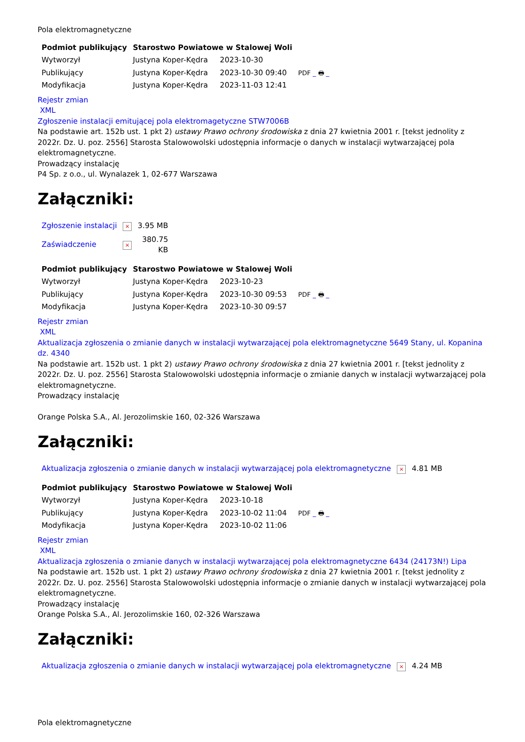Pola elektromagnetyczne
| Podmiot publikujący | Starostwo Powiatowe w Stalowej Woli | | |
| Wytworzył | Justyna Koper-Kędra | 2023-10-30 | PDF _ 🖶 _ |
| Publikujący | Justyna Koper-Kędra | 2023-10-30 09:40 | |
| Modyfikacja | Justyna Koper-Kędra | 2023-11-03 12:41 | |
Rejestr zmian
XML
Zgłoszenie instalacji emitującej pola elektromagetyczne STW7006B
Na podstawie art. 152b ust. 1 pkt 2) ustawy Prawo ochrony środowiska z dnia 27 kwietnia 2001 r. [tekst jednolity z 2022r. Dz. U. poz. 2556] Starosta Stalowowolski udostępnia informacje o danych w instalacji wytwarzającej pola elektromagnetyczne.
Prowadzący instalację
P4 Sp. z o.o., ul. Wynalazek 1, 02-677 Warszawa
Załączniki:
| Zgłoszenie instalacji | × | 3.95 MB |
| Zaświadczenie | × | 380.75 KB |
| Podmiot publikujący | Starostwo Powiatowe w Stalowej Woli | | |
| Wytworzył | Justyna Koper-Kędra | 2023-10-23 | PDF _ 🖶 _ |
| Publikujący | Justyna Koper-Kędra | 2023-10-30 09:53 | |
| Modyfikacja | Justyna Koper-Kędra | 2023-10-30 09:57 | |
Rejestr zmian
XML
Aktualizacja zgłoszenia o zmianie danych w instalacji wytwarzającej pola elektromagnetyczne 5649 Stany, ul. Kopanina dz. 4340
Na podstawie art. 152b ust. 1 pkt 2) ustawy Prawo ochrony środowiska z dnia 27 kwietnia 2001 r. [tekst jednolity z 2022r. Dz. U. poz. 2556] Starosta Stalowowolski udostępnia informacje o zmianie danych w instalacji wytwarzającej pola elektromagnetyczne.
Prowadzący instalację
Orange Polska S.A., Al. Jerozolimskie 160, 02-326 Warszawa
Załączniki:
| Aktualizacja zgłoszenia o zmianie danych w instalacji wytwarzającej pola elektromagnetyczne | × | 4.81 MB |
| Podmiot publikujący | Starostwo Powiatowe w Stalowej Woli | | |
| Wytworzył | Justyna Koper-Kędra | 2023-10-18 | PDF _ 🖶 _ |
| Publikujący | Justyna Koper-Kędra | 2023-10-02 11:04 | |
| Modyfikacja | Justyna Koper-Kędra | 2023-10-02 11:06 | |
Rejestr zmian
XML
Aktualizacja zgłoszenia o zmianie danych w instalacji wytwarzającej pola elektromagnetyczne 6434 (24173N!) Lipa
Na podstawie art. 152b ust. 1 pkt 2) ustawy Prawo ochrony środowiska z dnia 27 kwietnia 2001 r. [tekst jednolity z 2022r. Dz. U. poz. 2556] Starosta Stalowowolski udostępnia informacje o zmianie danych w instalacji wytwarzającej pola elektromagnetyczne.
Prowadzący instalację
Orange Polska S.A., Al. Jerozolimskie 160, 02-326 Warszawa
Załączniki:
| Aktualizacja zgłoszenia o zmianie danych w instalacji wytwarzającej pola elektromagnetyczne | × | 4.24 MB |
Pola elektromagnetyczne